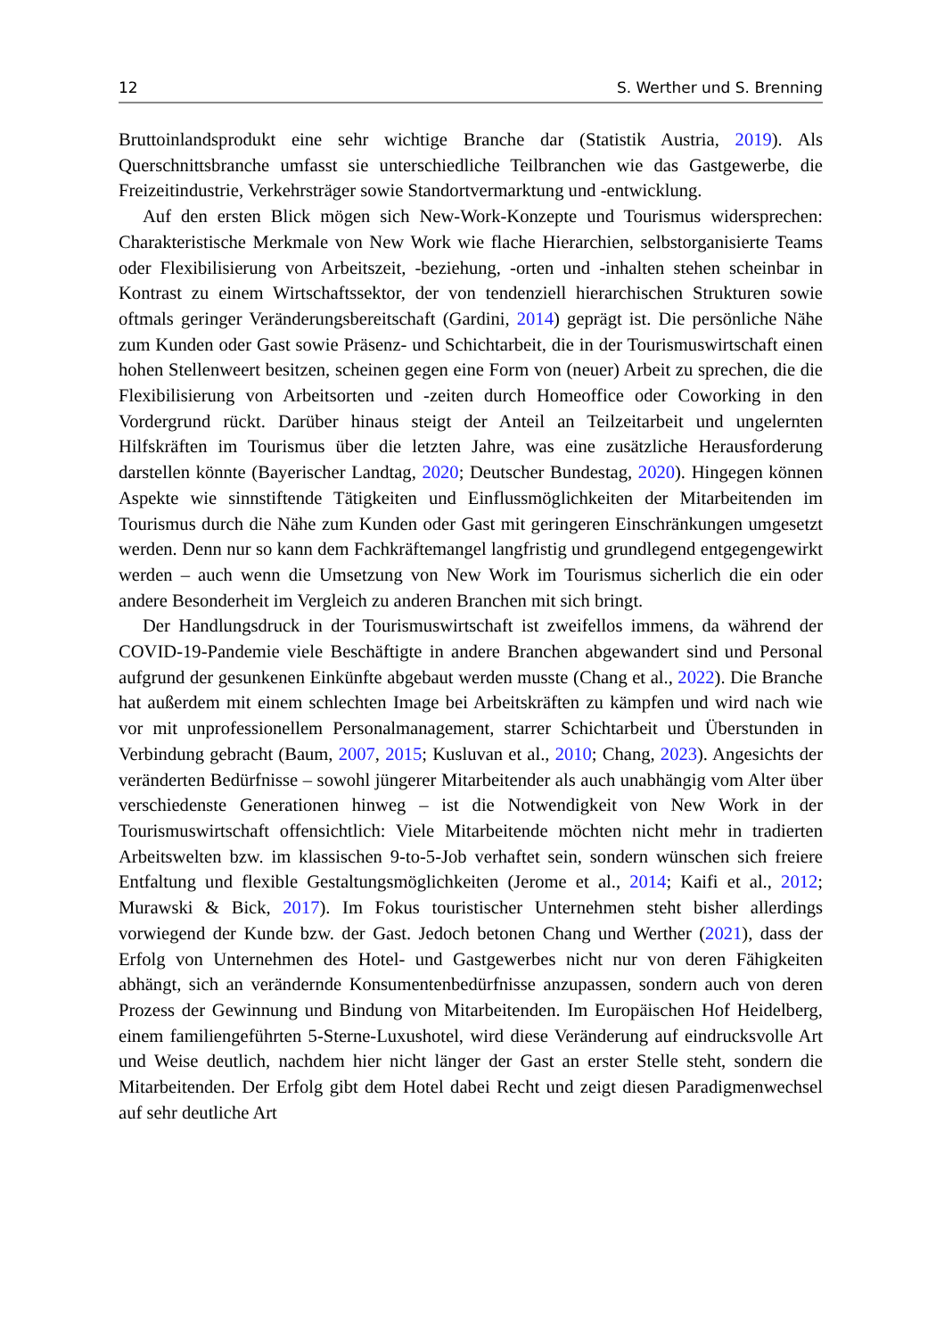12 S. Werther und S. Brenning
Bruttoinlandsprodukt eine sehr wichtige Branche dar (Statistik Austria, 2019). Als Querschnittsbranche umfasst sie unterschiedliche Teilbranchen wie das Gastgewerbe, die Freizeitindustrie, Verkehrsträger sowie Standortvermarktung und -entwicklung.
Auf den ersten Blick mögen sich New-Work-Konzepte und Tourismus widersprechen: Charakteristische Merkmale von New Work wie flache Hierarchien, selbstorganisierte Teams oder Flexibilisierung von Arbeitszeit, -beziehung, -orten und -inhalten stehen scheinbar in Kontrast zu einem Wirtschaftssektor, der von tendenziell hierarchischen Strukturen sowie oftmals geringer Veränderungsbereitschaft (Gardini, 2014) geprägt ist. Die persönliche Nähe zum Kunden oder Gast sowie Präsenz- und Schichtarbeit, die in der Tourismuswirtschaft einen hohen Stellenweert besitzen, scheinen gegen eine Form von (neuer) Arbeit zu sprechen, die die Flexibilisierung von Arbeitsorten und -zeiten durch Homeoffice oder Coworking in den Vordergrund rückt. Darüber hinaus steigt der Anteil an Teilzeitarbeit und ungelernten Hilfskräften im Tourismus über die letzten Jahre, was eine zusätzliche Herausforderung darstellen könnte (Bayerischer Landtag, 2020; Deutscher Bundestag, 2020). Hingegen können Aspekte wie sinnstiftende Tätigkeiten und Einflussmöglichkeiten der Mitarbeitenden im Tourismus durch die Nähe zum Kunden oder Gast mit geringeren Einschränkungen umgesetzt werden. Denn nur so kann dem Fachkräftemangel langfristig und grundlegend entgegengewirkt werden – auch wenn die Umsetzung von New Work im Tourismus sicherlich die ein oder andere Besonderheit im Vergleich zu anderen Branchen mit sich bringt.
Der Handlungsdruck in der Tourismuswirtschaft ist zweifellos immens, da während der COVID-19-Pandemie viele Beschäftigte in andere Branchen abgewandert sind und Personal aufgrund der gesunkenen Einkünfte abgebaut werden musste (Chang et al., 2022). Die Branche hat außerdem mit einem schlechten Image bei Arbeitskräften zu kämpfen und wird nach wie vor mit unprofessionellem Personalmanagement, starrer Schichtarbeit und Überstunden in Verbindung gebracht (Baum, 2007, 2015; Kusluvan et al., 2010; Chang, 2023). Angesichts der veränderten Bedürfnisse – sowohl jüngerer Mitarbeitender als auch unabhängig vom Alter über verschiedenste Generationen hinweg – ist die Notwendigkeit von New Work in der Tourismuswirtschaft offensichtlich: Viele Mitarbeitende möchten nicht mehr in tradierten Arbeitswelten bzw. im klassischen 9-to-5-Job verhaftet sein, sondern wünschen sich freiere Entfaltung und flexible Gestaltungsmöglichkeiten (Jerome et al., 2014; Kaifi et al., 2012; Murawski & Bick, 2017). Im Fokus touristischer Unternehmen steht bisher allerdings vorwiegend der Kunde bzw. der Gast. Jedoch betonen Chang und Werther (2021), dass der Erfolg von Unternehmen des Hotel- und Gastgewerbes nicht nur von deren Fähigkeiten abhängt, sich an verändernde Konsumentenbedürfnisse anzupassen, sondern auch von deren Prozess der Gewinnung und Bindung von Mitarbeitenden. Im Europäischen Hof Heidelberg, einem familiengeführten 5-Sterne-Luxushotel, wird diese Veränderung auf eindrucksvolle Art und Weise deutlich, nachdem hier nicht länger der Gast an erster Stelle steht, sondern die Mitarbeitenden. Der Erfolg gibt dem Hotel dabei Recht und zeigt diesen Paradigmenwechsel auf sehr deutliche Art